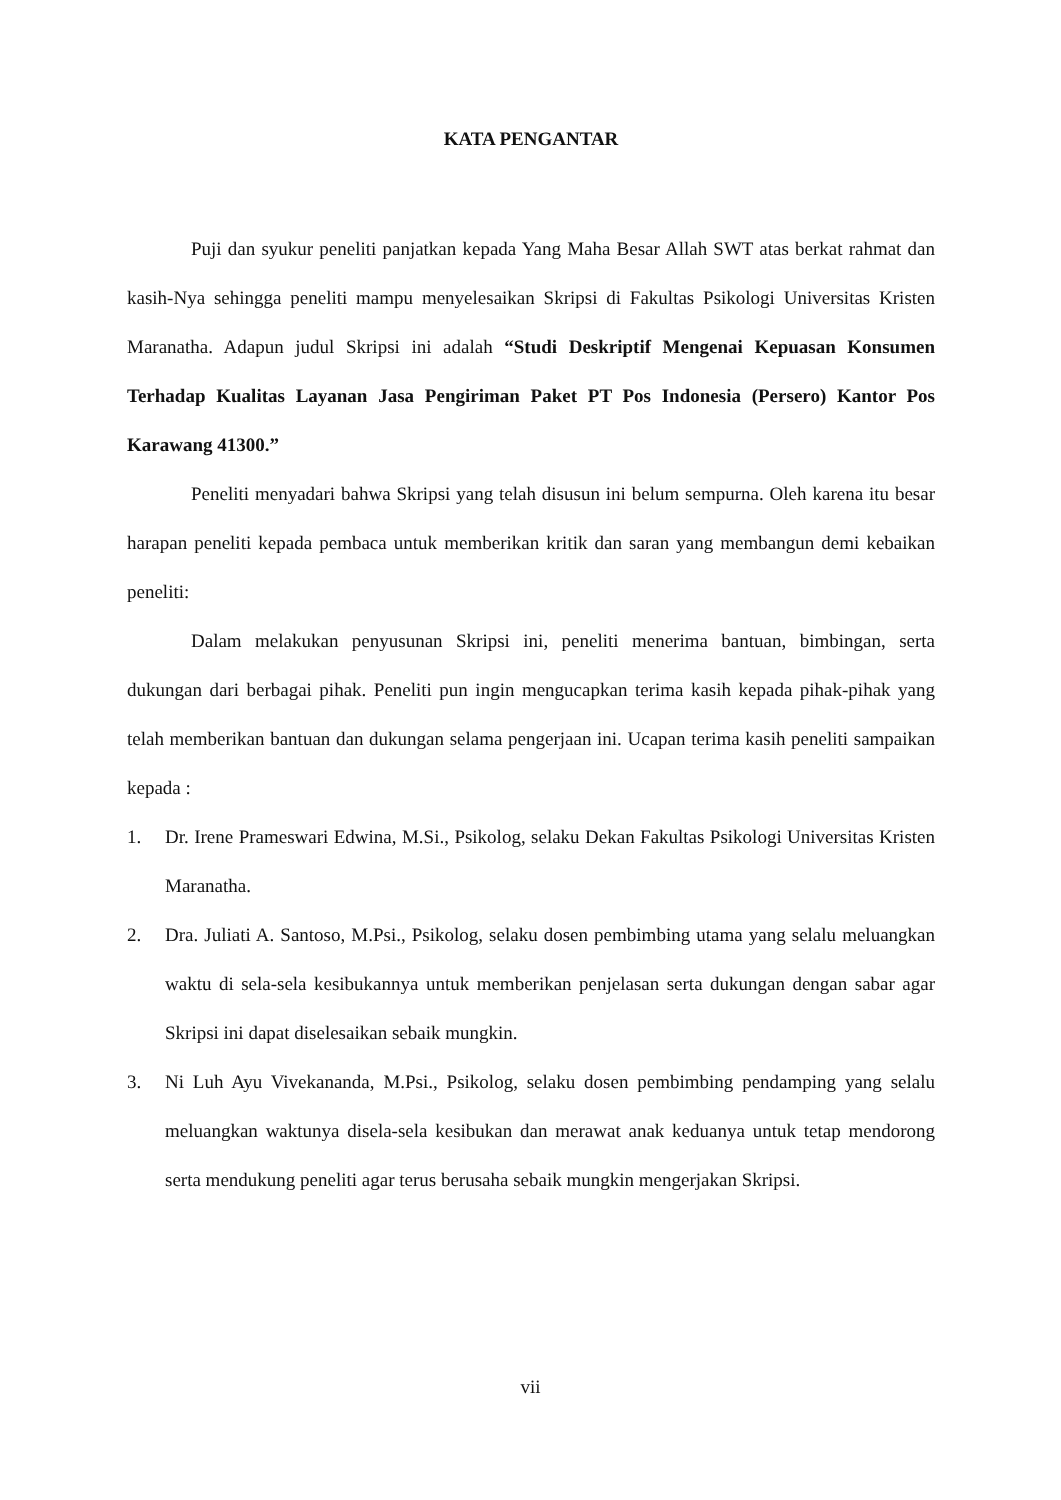KATA PENGANTAR
Puji dan syukur peneliti panjatkan kepada Yang Maha Besar Allah SWT atas berkat rahmat dan kasih-Nya sehingga peneliti mampu menyelesaikan Skripsi di Fakultas Psikologi Universitas Kristen Maranatha. Adapun judul Skripsi ini adalah “Studi Deskriptif Mengenai Kepuasan Konsumen Terhadap Kualitas Layanan Jasa Pengiriman Paket PT Pos Indonesia (Persero) Kantor Pos Karawang 41300.”
Peneliti menyadari bahwa Skripsi yang telah disusun ini belum sempurna. Oleh karena itu besar harapan peneliti kepada pembaca untuk memberikan kritik dan saran yang membangun demi kebaikan peneliti:
Dalam melakukan penyusunan Skripsi ini, peneliti menerima bantuan, bimbingan, serta dukungan dari berbagai pihak. Peneliti pun ingin mengucapkan terima kasih kepada pihak-pihak yang telah memberikan bantuan dan dukungan selama pengerjaan ini. Ucapan terima kasih peneliti sampaikan kepada :
1. Dr. Irene Prameswari Edwina, M.Si., Psikolog, selaku Dekan Fakultas Psikologi Universitas Kristen Maranatha.
2. Dra. Juliati A. Santoso, M.Psi., Psikolog, selaku dosen pembimbing utama yang selalu meluangkan waktu di sela-sela kesibukannya untuk memberikan penjelasan serta dukungan dengan sabar agar Skripsi ini dapat diselesaikan sebaik mungkin.
3. Ni Luh Ayu Vivekananda, M.Psi., Psikolog, selaku dosen pembimbing pendamping yang selalu meluangkan waktunya disela-sela kesibukan dan merawat anak keduanya untuk tetap mendorong serta mendukung peneliti agar terus berusaha sebaik mungkin mengerjakan Skripsi.
vii